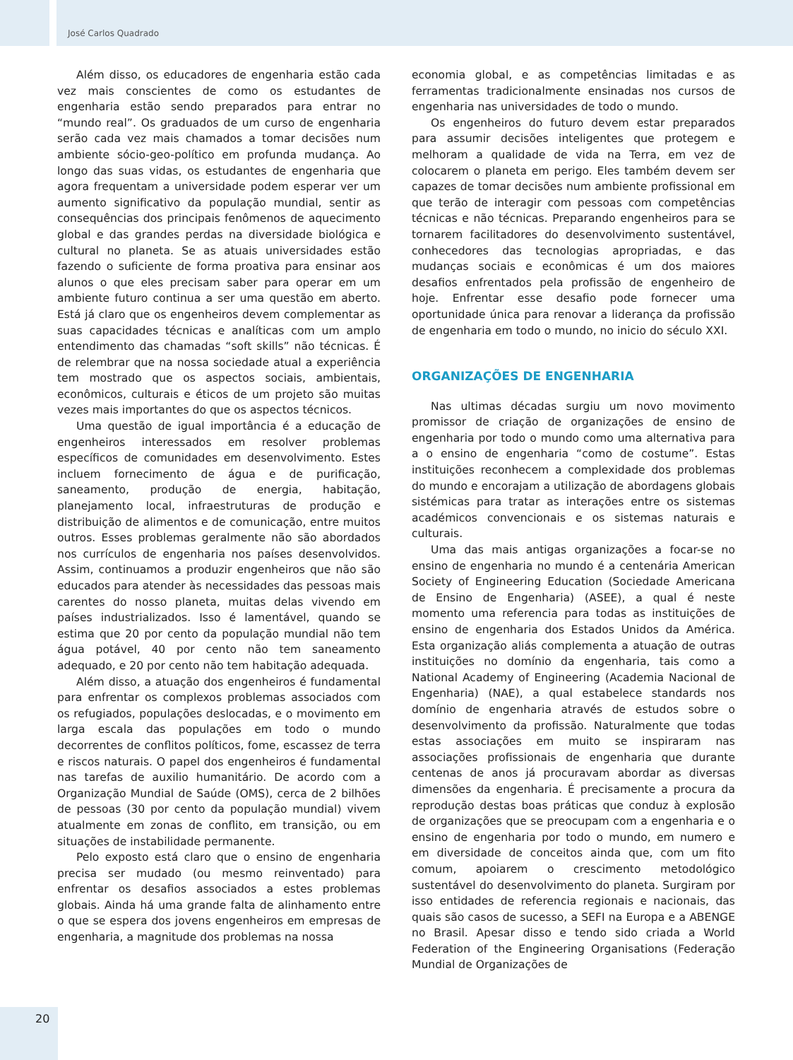José Carlos Quadrado
Além disso, os educadores de engenharia estão cada vez mais conscientes de como os estudantes de engenharia estão sendo preparados para entrar no “mundo real”. Os graduados de um curso de engenharia serão cada vez mais chamados a tomar decisões num ambiente sócio-geo-político em profunda mudança. Ao longo das suas vidas, os estudantes de engenharia que agora frequentam a universidade podem esperar ver um aumento significativo da população mundial, sentir as consequências dos principais fenômenos de aquecimento global e das grandes perdas na diversidade biológica e cultural no planeta. Se as atuais universidades estão fazendo o suficiente de forma proativa para ensinar aos alunos o que eles precisam saber para operar em um ambiente futuro continua a ser uma questão em aberto. Está já claro que os engenheiros devem complementar as suas capacidades técnicas e analíticas com um amplo entendimento das chamadas “soft skills” não técnicas. É de relembrar que na nossa sociedade atual a experiência tem mostrado que os aspectos sociais, ambientais, econômicos, culturais e éticos de um projeto são muitas vezes mais importantes do que os aspectos técnicos.
Uma questão de igual importância é a educação de engenheiros interessados em resolver problemas específicos de comunidades em desenvolvimento. Estes incluem fornecimento de água e de purificação, saneamento, produção de energia, habitação, planejamento local, infraestruturas de produção e distribuição de alimentos e de comunicação, entre muitos outros. Esses problemas geralmente não são abordados nos currículos de engenharia nos países desenvolvidos. Assim, continuamos a produzir engenheiros que não são educados para atender às necessidades das pessoas mais carentes do nosso planeta, muitas delas vivendo em países industrializados. Isso é lamentável, quando se estima que 20 por cento da população mundial não tem água potável, 40 por cento não tem saneamento adequado, e 20 por cento não tem habitação adequada.
Além disso, a atuação dos engenheiros é fundamental para enfrentar os complexos problemas associados com os refugiados, populações deslocadas, e o movimento em larga escala das populações em todo o mundo decorrentes de conflitos políticos, fome, escassez de terra e riscos naturais. O papel dos engenheiros é fundamental nas tarefas de auxilio humanitário. De acordo com a Organização Mundial de Saúde (OMS), cerca de 2 bilhões de pessoas (30 por cento da população mundial) vivem atualmente em zonas de conflito, em transição, ou em situações de instabilidade permanente.
Pelo exposto está claro que o ensino de engenharia precisa ser mudado (ou mesmo reinventado) para enfrentar os desafios associados a estes problemas globais. Ainda há uma grande falta de alinhamento entre o que se espera dos jovens engenheiros em empresas de engenharia, a magnitude dos problemas na nossa
economia global, e as competências limitadas e as ferramentas tradicionalmente ensinadas nos cursos de engenharia nas universidades de todo o mundo.
Os engenheiros do futuro devem estar preparados para assumir decisões inteligentes que protegem e melhoram a qualidade de vida na Terra, em vez de colocarem o planeta em perigo. Eles também devem ser capazes de tomar decisões num ambiente profissional em que terão de interagir com pessoas com competências técnicas e não técnicas. Preparando engenheiros para se tornarem facilitadores do desenvolvimento sustentável, conhecedores das tecnologias apropriadas, e das mudanças sociais e econômicas é um dos maiores desafios enfrentados pela profissão de engenheiro de hoje. Enfrentar esse desafio pode fornecer uma oportunidade única para renovar a liderança da profissão de engenharia em todo o mundo, no inicio do século XXI.
ORGANIZAÇÕES DE ENGENHARIA
Nas ultimas décadas surgiu um novo movimento promissor de criação de organizações de ensino de engenharia por todo o mundo como uma alternativa para a o ensino de engenharia “como de costume”. Estas instituições reconhecem a complexidade dos problemas do mundo e encorajam a utilização de abordagens globais sistémicas para tratar as interações entre os sistemas académicos convencionais e os sistemas naturais e culturais.
Uma das mais antigas organizações a focar-se no ensino de engenharia no mundo é a centenária American Society of Engineering Education (Sociedade Americana de Ensino de Engenharia) (ASEE), a qual é neste momento uma referencia para todas as instituições de ensino de engenharia dos Estados Unidos da América. Esta organização aliás complementa a atuação de outras instituições no domínio da engenharia, tais como a National Academy of Engineering (Academia Nacional de Engenharia) (NAE), a qual estabelece standards nos domínio de engenharia através de estudos sobre o desenvolvimento da profissão. Naturalmente que todas estas associações em muito se inspiraram nas associações profissionais de engenharia que durante centenas de anos já procuravam abordar as diversas dimensões da engenharia. É precisamente a procura da reprodução destas boas práticas que conduz à explosão de organizações que se preocupam com a engenharia e o ensino de engenharia por todo o mundo, em numero e em diversidade de conceitos ainda que, com um fito comum, apoiarem o crescimento metodológico sustentável do desenvolvimento do planeta. Surgiram por isso entidades de referencia regionais e nacionais, das quais são casos de sucesso, a SEFI na Europa e a ABENGE no Brasil. Apesar disso e tendo sido criada a World Federation of the Engineering Organisations (Federação Mundial de Organizações de
20